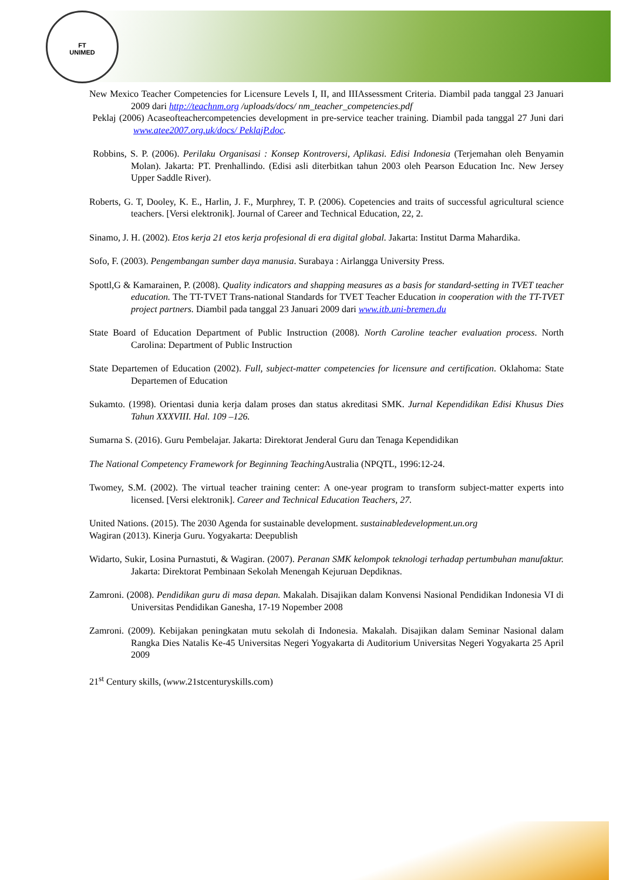FT
UNIMED
New Mexico Teacher Competencies for Licensure Levels I, II, and IIIAssessment Criteria. Diambil pada tanggal 23 Januari 2009 dari http://teachnm.org /uploads/docs/ nm_teacher_competencies.pdf
Peklaj (2006) Acaseofteachercompetencies development in pre-service teacher training. Diambil pada tanggal 27 Juni dari www.atee2007.org.uk/docs/ PeklajP.doc.
Robbins, S. P. (2006). Perilaku Organisasi : Konsep Kontroversi, Aplikasi. Edisi Indonesia (Terjemahan oleh Benyamin Molan). Jakarta: PT. Prenhallindo. (Edisi asli diterbitkan tahun 2003 oleh Pearson Education Inc. New Jersey Upper Saddle River).
Roberts, G. T, Dooley, K. E., Harlin, J. F., Murphrey, T. P. (2006). Copetencies and traits of successful agricultural science teachers. [Versi elektronik]. Journal of Career and Technical Education, 22, 2.
Sinamo, J. H. (2002). Etos kerja 21 etos kerja profesional di era digital global. Jakarta: Institut Darma Mahardika.
Sofo, F. (2003). Pengembangan sumber daya manusia. Surabaya : Airlangga University Press.
Spottl,G & Kamarainen, P. (2008). Quality indicators and shapping measures as a basis for standard-setting in TVET teacher education. The TT-TVET Trans-national Standards for TVET Teacher Education in cooperation with the TT-TVET project partners. Diambil pada tanggal 23 Januari 2009 dari www.itb.uni-bremen.du
State Board of Education Department of Public Instruction (2008). North Caroline teacher evaluation process. North Carolina: Department of Public Instruction
State Departemen of Education (2002). Full, subject-matter competencies for licensure and certification. Oklahoma: State Departemen of Education
Sukamto. (1998). Orientasi dunia kerja dalam proses dan status akreditasi SMK. Jurnal Kependidikan Edisi Khusus Dies Tahun XXXVIII. Hal. 109 –126.
Sumarna S. (2016). Guru Pembelajar. Jakarta: Direktorat Jenderal Guru dan Tenaga Kependidikan
The National Competency Framework for Beginning Teaching Australia (NPQTL, 1996:12-24.
Twomey, S.M. (2002). The virtual teacher training center: A one-year program to transform subject-matter experts into licensed. [Versi elektronik]. Career and Technical Education Teachers, 27.
United Nations. (2015). The 2030 Agenda for sustainable development. sustainabledevelopment.un.org
Wagiran (2013). Kinerja Guru. Yogyakarta: Deepublish
Widarto, Sukir, Losina Purnastuti, & Wagiran. (2007). Peranan SMK kelompok teknologi terhadap pertumbuhan manufaktur. Jakarta: Direktorat Pembinaan Sekolah Menengah Kejuruan Depdiknas.
Zamroni. (2008). Pendidikan guru di masa depan. Makalah. Disajikan dalam Konvensi Nasional Pendidikan Indonesia VI di Universitas Pendidikan Ganesha, 17-19 Nopember 2008
Zamroni. (2009). Kebijakan peningkatan mutu sekolah di Indonesia. Makalah. Disajikan dalam Seminar Nasional dalam Rangka Dies Natalis Ke-45 Universitas Negeri Yogyakarta di Auditorium Universitas Negeri Yogyakarta 25 April 2009
21<sup>st</sup> Century skills, (www.21stcenturyskills.com)